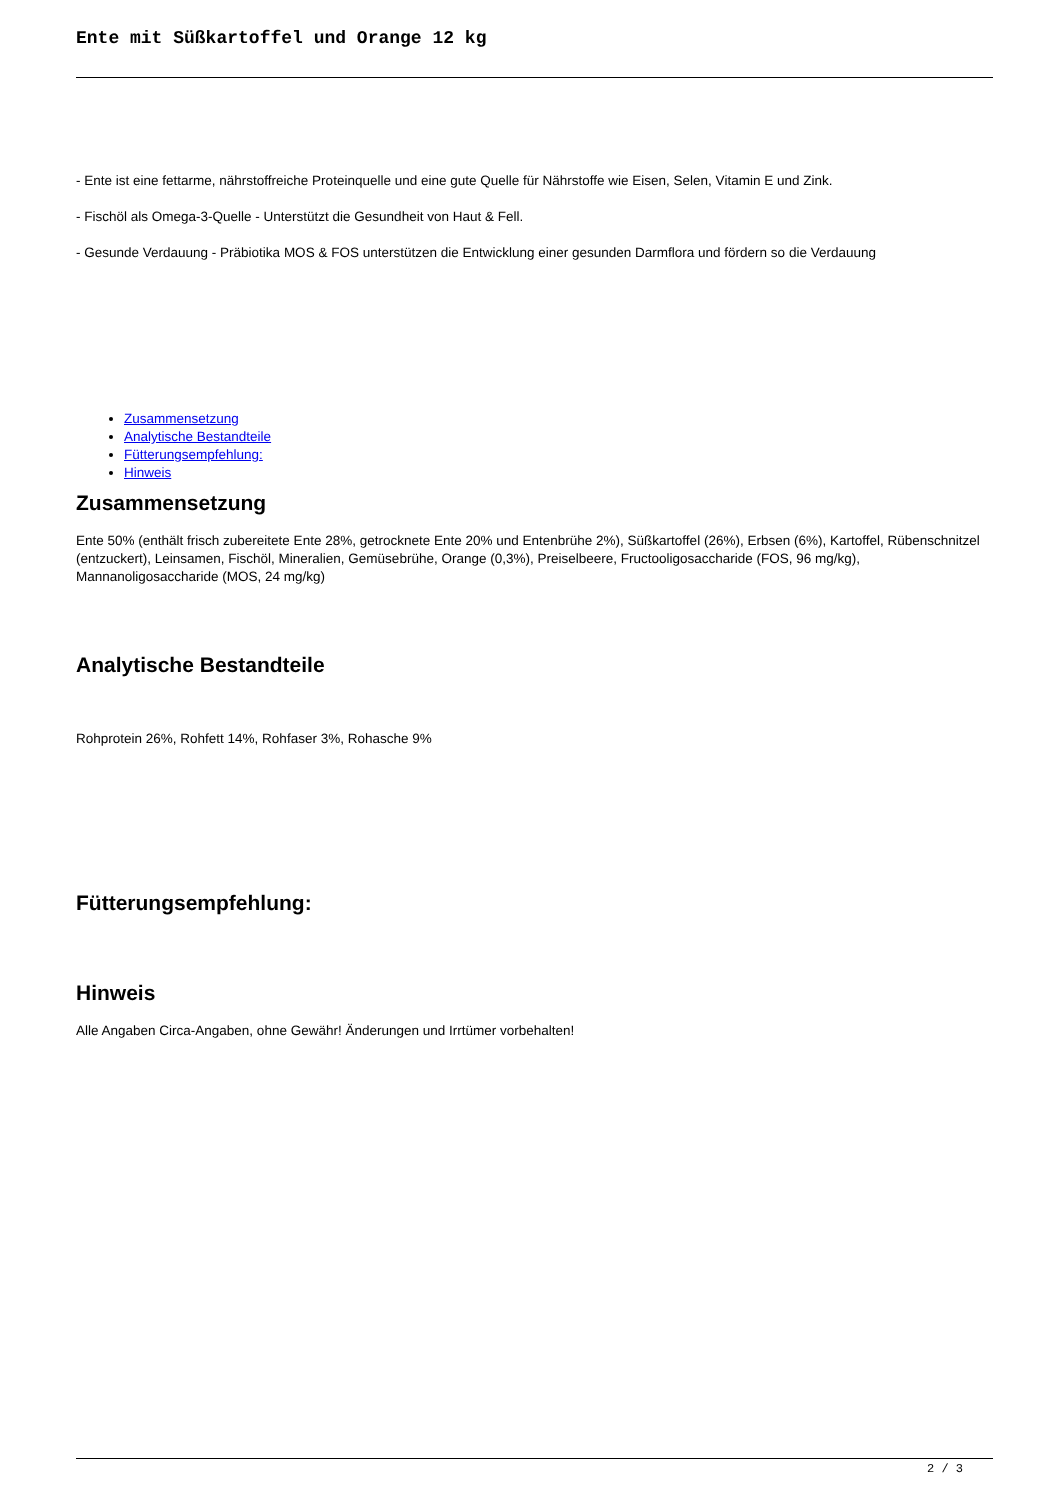Ente mit Süßkartoffel und Orange 12 kg
- Ente ist eine fettarme, nährstoffreiche Proteinquelle und eine gute Quelle für Nährstoffe wie Eisen, Selen, Vitamin E und Zink.
- Fischöl als Omega-3-Quelle - Unterstützt die Gesundheit von Haut & Fell.
- Gesunde Verdauung - Präbiotika MOS & FOS unterstützen die Entwicklung einer gesunden Darmflora und fördern so die Verdauung
Zusammensetzung
Analytische Bestandteile
Fütterungsempfehlung:
Hinweis
Zusammensetzung
Ente 50% (enthält frisch zubereitete Ente 28%, getrocknete Ente 20% und Entenbrühe 2%), Süßkartoffel (26%), Erbsen (6%), Kartoffel, Rübenschnitzel (entzuckert), Leinsamen, Fischöl, Mineralien, Gemüsebrühe, Orange (0,3%), Preiselbeere, Fructooligosaccharide (FOS, 96 mg/kg), Mannanoligosaccharide (MOS, 24 mg/kg)
Analytische Bestandteile
Rohprotein 26%, Rohfett 14%, Rohfaser 3%, Rohasche 9%
Fütterungsempfehlung:
Hinweis
Alle Angaben Circa-Angaben, ohne Gewähr! Änderungen und Irrtümer vorbehalten!
2 / 3